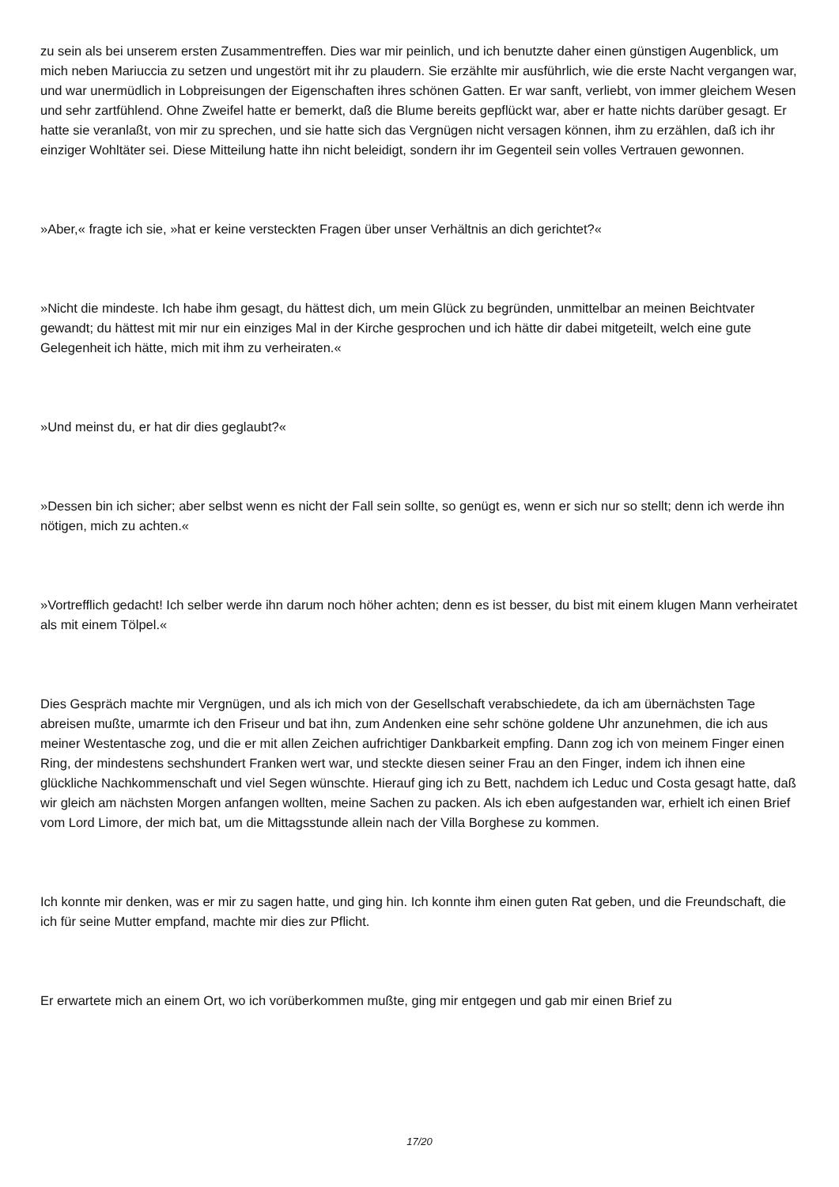zu sein als bei unserem ersten Zusammentreffen. Dies war mir peinlich, und ich benutzte daher einen günstigen Augenblick, um mich neben Mariuccia zu setzen und ungestört mit ihr zu plaudern. Sie erzählte mir ausführlich, wie die erste Nacht vergangen war, und war unermüdlich in Lobpreisungen der Eigenschaften ihres schönen Gatten. Er war sanft, verliebt, von immer gleichem Wesen und sehr zartfühlend. Ohne Zweifel hatte er bemerkt, daß die Blume bereits gepflückt war, aber er hatte nichts darüber gesagt. Er hatte sie veranlaßt, von mir zu sprechen, und sie hatte sich das Vergnügen nicht versagen können, ihm zu erzählen, daß ich ihr einziger Wohltäter sei. Diese Mitteilung hatte ihn nicht beleidigt, sondern ihr im Gegenteil sein volles Vertrauen gewonnen.
»Aber,« fragte ich sie, »hat er keine versteckten Fragen über unser Verhältnis an dich gerichtet?«
»Nicht die mindeste. Ich habe ihm gesagt, du hättest dich, um mein Glück zu begründen, unmittelbar an meinen Beichtvater gewandt; du hättest mit mir nur ein einziges Mal in der Kirche gesprochen und ich hätte dir dabei mitgeteilt, welch eine gute Gelegenheit ich hätte, mich mit ihm zu verheiraten.«
»Und meinst du, er hat dir dies geglaubt?«
»Dessen bin ich sicher; aber selbst wenn es nicht der Fall sein sollte, so genügt es, wenn er sich nur so stellt; denn ich werde ihn nötigen, mich zu achten.«
»Vortrefflich gedacht! Ich selber werde ihn darum noch höher achten; denn es ist besser, du bist mit einem klugen Mann verheiratet als mit einem Tölpel.«
Dies Gespräch machte mir Vergnügen, und als ich mich von der Gesellschaft verabschiedete, da ich am übernächsten Tage abreisen mußte, umarmte ich den Friseur und bat ihn, zum Andenken eine sehr schöne goldene Uhr anzunehmen, die ich aus meiner Westentasche zog, und die er mit allen Zeichen aufrichtiger Dankbarkeit empfing. Dann zog ich von meinem Finger einen Ring, der mindestens sechshundert Franken wert war, und steckte diesen seiner Frau an den Finger, indem ich ihnen eine glückliche Nachkommenschaft und viel Segen wünschte. Hierauf ging ich zu Bett, nachdem ich Leduc und Costa gesagt hatte, daß wir gleich am nächsten Morgen anfangen wollten, meine Sachen zu packen. Als ich eben aufgestanden war, erhielt ich einen Brief vom Lord Limore, der mich bat, um die Mittagsstunde allein nach der Villa Borghese zu kommen.
Ich konnte mir denken, was er mir zu sagen hatte, und ging hin. Ich konnte ihm einen guten Rat geben, und die Freundschaft, die ich für seine Mutter empfand, machte mir dies zur Pflicht.
Er erwartete mich an einem Ort, wo ich vorüberkommen mußte, ging mir entgegen und gab mir einen Brief zu
17/20